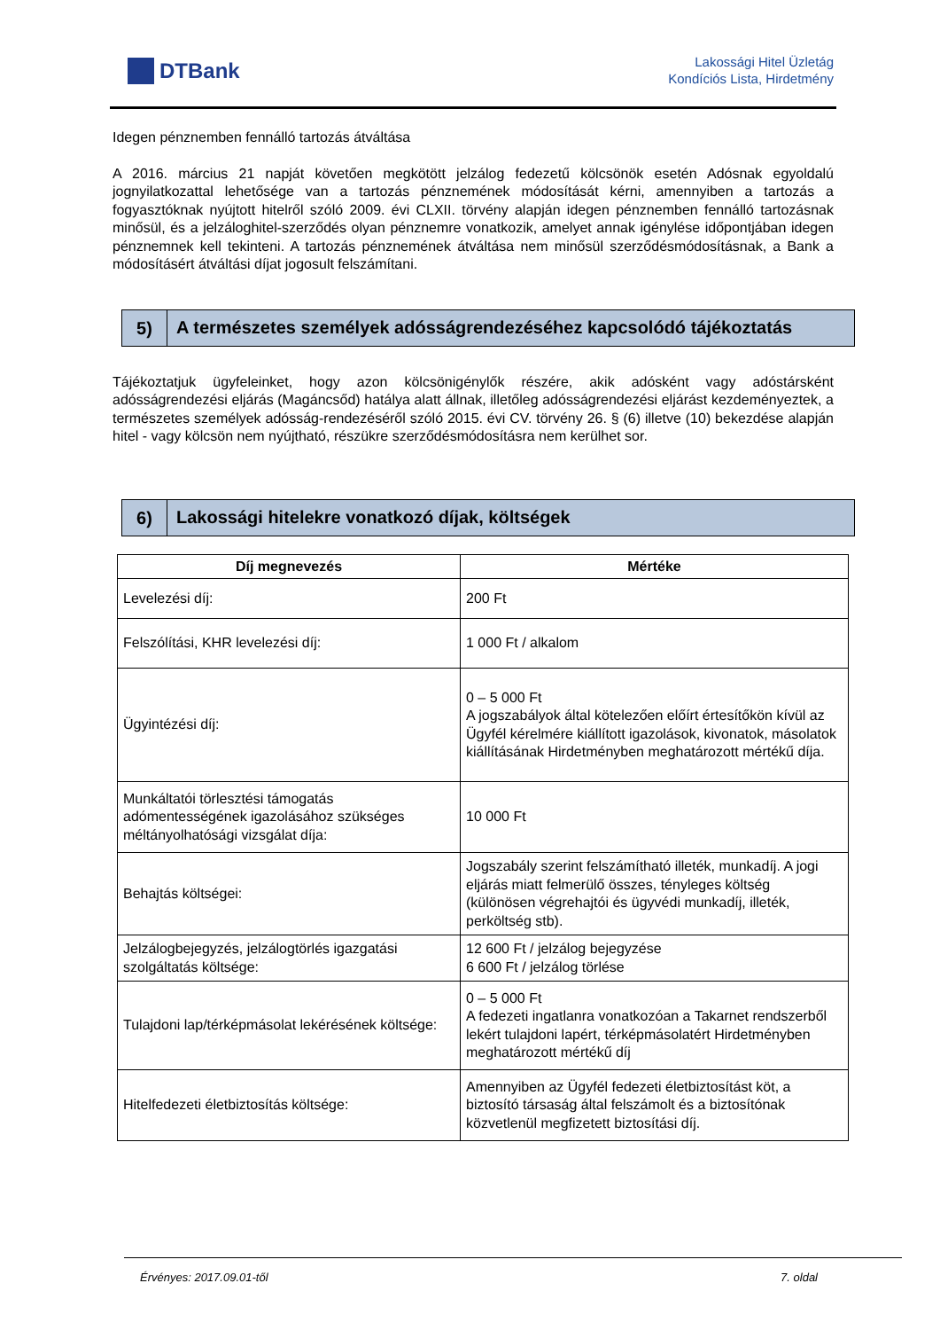DTBank
Lakossági Hitel Üzletág
Kondíciós Lista, Hirdetmény
Idegen pénznemben fennálló tartozás átváltása
A 2016. március 21 napját követően megkötött jelzálog fedezetű kölcsönök esetén Adósnak egyoldalú jognyilatkozattal lehetősége van a tartozás pénznemének módosítását kérni, amennyiben a tartozás a fogyasztóknak nyújtott hitelről szóló 2009. évi CLXII. törvény alapján idegen pénznemben fennálló tartozásnak minősül, és a jelzáloghitel-szerződés olyan pénznemre vonatkozik, amelyet annak igénylése időpontjában idegen pénznemnek kell tekinteni. A tartozás pénznemének átváltása nem minősül szerződésmódosításnak, a Bank a módosításért átváltási díjat jogosult felszámítani.
5)
A természetes személyek adósságrendezéséhez kapcsolódó tájékoztatás
Tájékoztatjuk ügyfeleinket, hogy azon kölcsönigénylők részére, akik adósként vagy adóstársként adósságrendezési eljárás (Magáncsőd) hatálya alatt állnak, illetőleg adósságrendezési eljárást kezdeményeztek, a természetes személyek adósság-rendezéséről szóló 2015. évi CV. törvény 26. § (6) illetve (10) bekezdése alapján hitel - vagy kölcsön nem nyújtható, részükre szerződésmódosításra nem kerülhet sor.
6)
Lakossági hitelekre vonatkozó díjak, költségek
| Díj megnevezés | Mértéke |
| --- | --- |
| Levelezési díj: | 200 Ft |
| Felszólítási, KHR levelezési díj: | 1 000 Ft / alkalom |
| Ügyintézési díj: | 0 – 5 000 Ft A jogszabályok által kötelezően előírt értesítőkön kívül az Ügyfél kérelmére kiállított igazolások, kivonatok, másolatok kiállításának Hirdetményben meghatározott mértékű díja. |
| Munkáltatói törlesztési támogatás adómentességének igazolásához szükséges méltányolhatósági vizsgálat díja: | 10 000 Ft |
| Behajtás költségei: | Jogszabály szerint felszámítható illeték, munkadíj. A jogi eljárás miatt felmerülő összes, tényleges költség (különösen végrehajtói és ügyvédi munkadíj, illeték, perköltség stb). |
| Jelzálogbejegyzés, jelzálogtörlés igazgatási szolgáltatás költsége: | 12 600 Ft / jelzálog bejegyzése 6 600 Ft / jelzálog törlése |
| Tulajdoni lap/térképmásolat lekérésének költsége: | 0 – 5 000 Ft A fedezeti ingatlanra vonatkozóan a Takarnet rendszerből lekért tulajdoni lapért, térképmásolatért Hirdetményben meghatározott mértékű díj |
| Hitelfedezeti életbiztosítás költsége: | Amennyiben az Ügyfél fedezeti életbiztosítást köt, a biztosító társaság által felszámolt és a biztosítónak közvetlenül megfizetett biztosítási díj. |
Érvényes: 2017.09.01-től 7. oldal